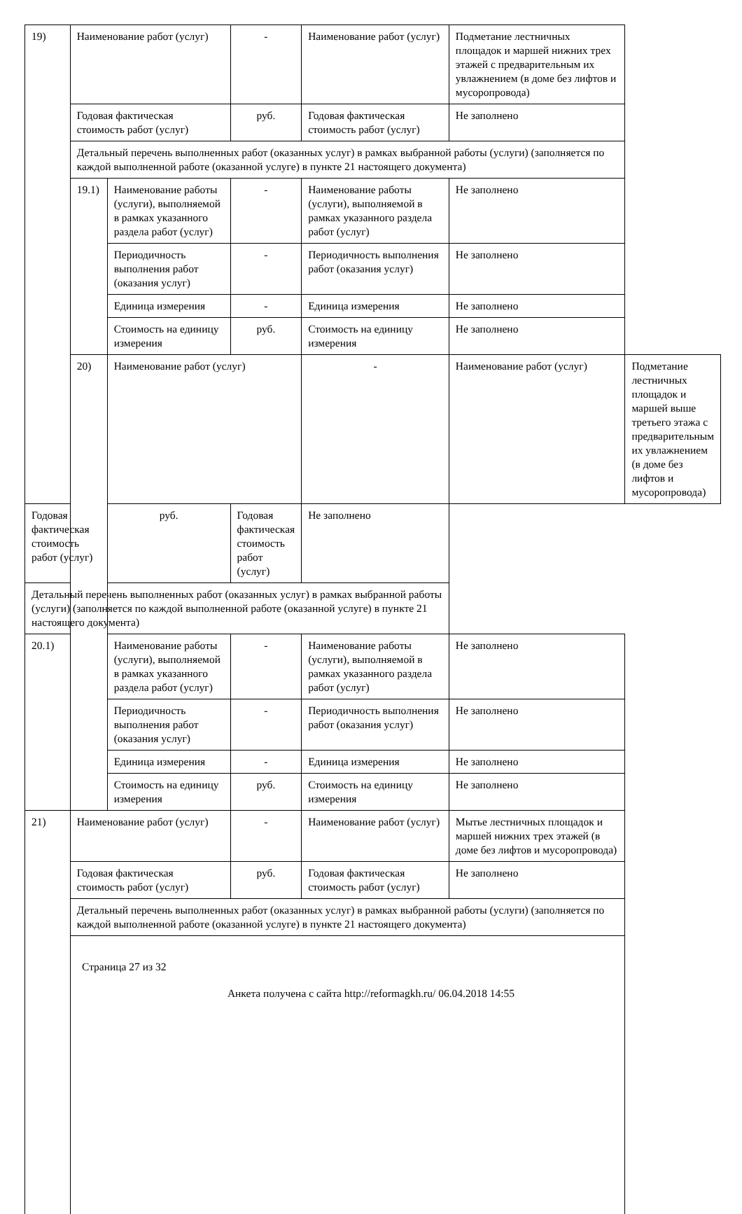| 19) | Наименование работ (услуг) | | - | Наименование работ (услуг) | Подметание лестничных площадок и маршей нижних трех этажей с предварительным их увлажнением (в доме без лифтов и мусоропровода) | |
| | Годовая фактическая стоимость работ (услуг) | | руб. | Годовая фактическая стоимость работ (услуг) | Не заполнено | |
| | Детальный перечень выполненных работ (оказанных услуг) в рамках выбранной работы (услуги) (заполняется по каждой выполненной работе (оказанной услуге) в пункте 21 настоящего документа) | | | | | |
| | 19.1) | Наименование работы (услуги), выполняемой в рамках указанного раздела работ (услуг) | - | Наименование работы (услуги), выполняемой в рамках указанного раздела работ (услуг) | Не заполнено | |
| | | Периодичность выполнения работ (оказания услуг) | - | Периодичность выполнения работ (оказания услуг) | Не заполнено | |
| | | Единица измерения | - | Единица измерения | Не заполнено | |
| | | Стоимость на единицу измерения | руб. | Стоимость на единицу измерения | Не заполнено | |
| | 20) | Наименование работ (услуг) | | - | Наименование работ (услуг) | Подметание лестничных площадок и маршей выше третьего этажа с предварительным их увлажнением (в доме без лифтов и мусоропровода) |
| Годовая фактическая стоимость работ (услуг) | | руб. | Годовая фактическая стоимость работ (услуг) | Не заполнено | | |
| Детальный перечень выполненных работ (оказанных услуг) в рамках выбранной работы (услуги) (заполняется по каждой выполненной работе (оказанной услуге) в пункте 21 настоящего документа) | | | | | | |
| 20.1) | | Наименование работы (услуги), выполняемой в рамках указанного раздела работ (услуг) | - | Наименование работы (услуги), выполняемой в рамках указанного раздела работ (услуг) | Не заполнено | |
| | | Периодичность выполнения работ (оказания услуг) | - | Периодичность выполнения работ (оказания услуг) | Не заполнено | |
| | | Единица измерения | - | Единица измерения | Не заполнено | |
| | | Стоимость на единицу измерения | руб. | Стоимость на единицу измерения | Не заполнено | |
| 21) | Наименование работ (услуг) | | - | Наименование работ (услуг) | Мытье лестничных площадок и маршей нижних трех этажей (в доме без лифтов и мусоропровода) | |
| | Годовая фактическая стоимость работ (услуг) | | руб. | Годовая фактическая стоимость работ (услуг) | Не заполнено | |
| | Детальный перечень выполненных работ (оказанных услуг) в рамках выбранной работы (услуги) (заполняется по каждой выполненной работе (оказанной услуге) в пункте 21 настоящего документа) | | | | | |
Страница 27 из 32
Анкета получена с сайта http://reformagkh.ru/ 06.04.2018 14:55